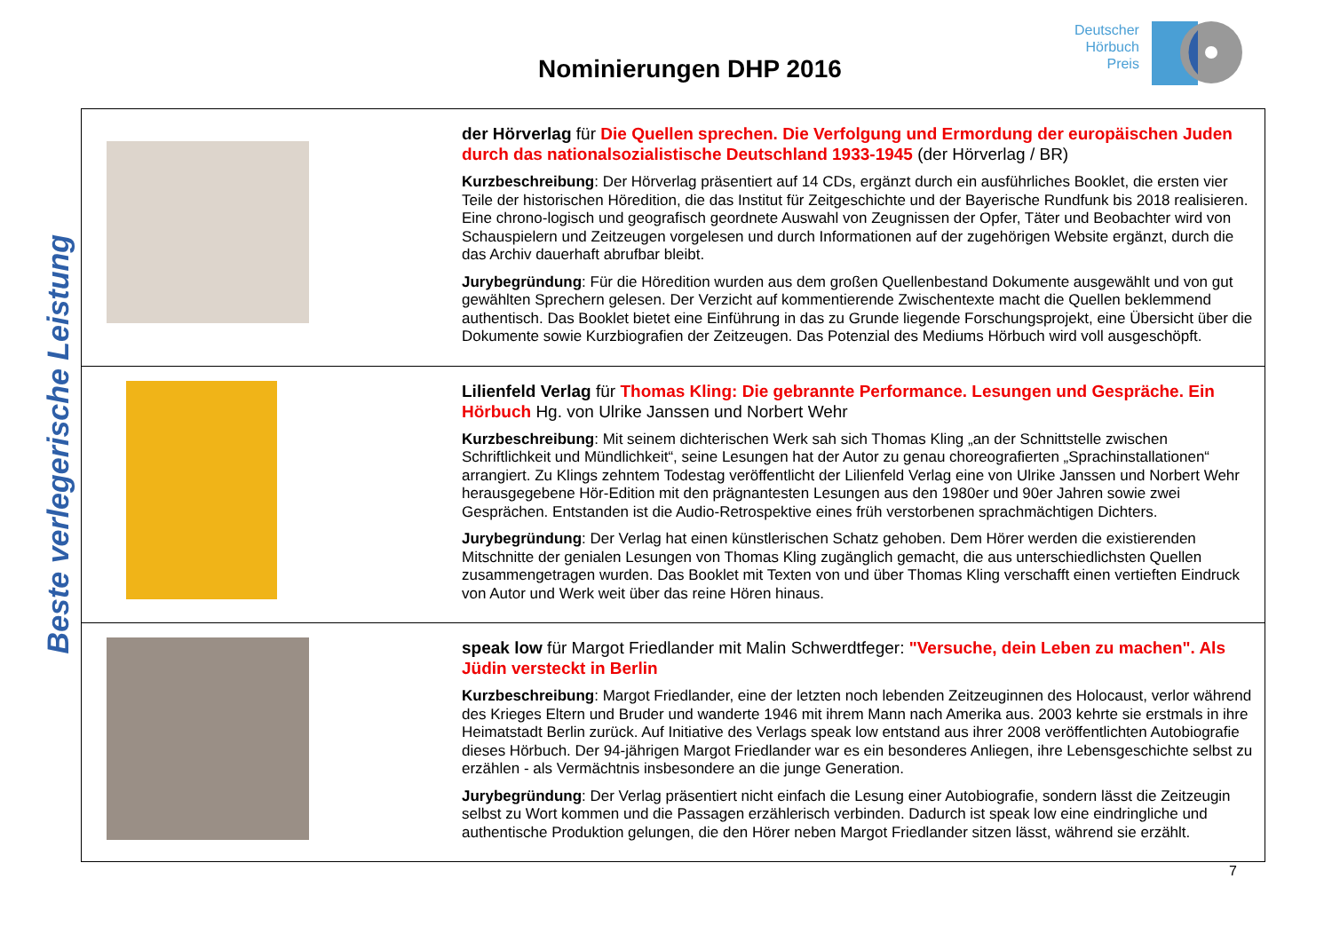Nominierungen DHP 2016
Deutscher
Hörbuch
Preis
Beste verlegerische Leistung
| | der Hörverlag für Die Quellen sprechen. Die Verfolgung und Ermordung der europäischen Juden durch das nationalsozialistische Deutschland 1933-1945 (der Hörverlag / BR) Kurzbeschreibung : Der Hörverlag präsentiert auf 14 CDs, ergänzt durch ein ausführliches Booklet, die ersten vier Teile der historischen Höredition, die das Institut für Zeitgeschichte und der Bayerische Rundfunk bis 2018 realisieren. Eine chrono-logisch und geografisch geordnete Auswahl von Zeugnissen der Opfer, Täter und Beobachter wird von Schauspielern und Zeitzeugen vorgelesen und durch Informationen auf der zugehörigen Website ergänzt, durch die das Archiv dauerhaft abrufbar bleibt. Jurybegründung : Für die Höredition wurden aus dem großen Quellenbestand Dokumente ausgewählt und von gut gewählten Sprechern gelesen. Der Verzicht auf kommentierende Zwischentexte macht die Quellen beklemmend authentisch. Das Booklet bietet eine Einführung in das zu Grunde liegende Forschungsprojekt, eine Übersicht über die Dokumente sowie Kurzbiografien der Zeitzeugen. Das Potenzial des Mediums Hörbuch wird voll ausgeschöpft. |
| | Lilienfeld Verlag für Thomas Kling: Die gebrannte Performance. Lesungen und Gespräche. Ein Hörbuch Hg. von Ulrike Janssen und Norbert Wehr Kurzbeschreibung : Mit seinem dichterischen Werk sah sich Thomas Kling „an der Schnittstelle zwischen Schriftlichkeit und Mündlichkeit“, seine Lesungen hat der Autor zu genau choreografierten „Sprachinstallationen“ arrangiert. Zu Klings zehntem Todestag veröffentlicht der Lilienfeld Verlag eine von Ulrike Janssen und Norbert Wehr herausgegebene Hör-Edition mit den prägnantesten Lesungen aus den 1980er und 90er Jahren sowie zwei Gesprächen. Entstanden ist die Audio-Retrospektive eines früh verstorbenen sprachmächtigen Dichters. Jurybegründung : Der Verlag hat einen künstlerischen Schatz gehoben. Dem Hörer werden die existierenden Mitschnitte der genialen Lesungen von Thomas Kling zugänglich gemacht, die aus unterschiedlichsten Quellen zusammengetragen wurden. Das Booklet mit Texten von und über Thomas Kling verschafft einen vertieften Eindruck von Autor und Werk weit über das reine Hören hinaus. |
| | speak low für Margot Friedlander mit Malin Schwerdtfeger: "Versuche, dein Leben zu machen". Als Jüdin versteckt in Berlin Kurzbeschreibung : Margot Friedlander, eine der letzten noch lebenden Zeitzeuginnen des Holocaust, verlor während des Krieges Eltern und Bruder und wanderte 1946 mit ihrem Mann nach Amerika aus. 2003 kehrte sie erstmals in ihre Heimatstadt Berlin zurück. Auf Initiative des Verlags speak low entstand aus ihrer 2008 veröffentlichten Autobiografie dieses Hörbuch. Der 94-jährigen Margot Friedlander war es ein besonderes Anliegen, ihre Lebensgeschichte selbst zu erzählen - als Vermächtnis insbesondere an die junge Generation. Jurybegründung : Der Verlag präsentiert nicht einfach die Lesung einer Autobiografie, sondern lässt die Zeitzeugin selbst zu Wort kommen und die Passagen erzählerisch verbinden. Dadurch ist speak low eine eindringliche und authentische Produktion gelungen, die den Hörer neben Margot Friedlander sitzen lässt, während sie erzählt. |
7